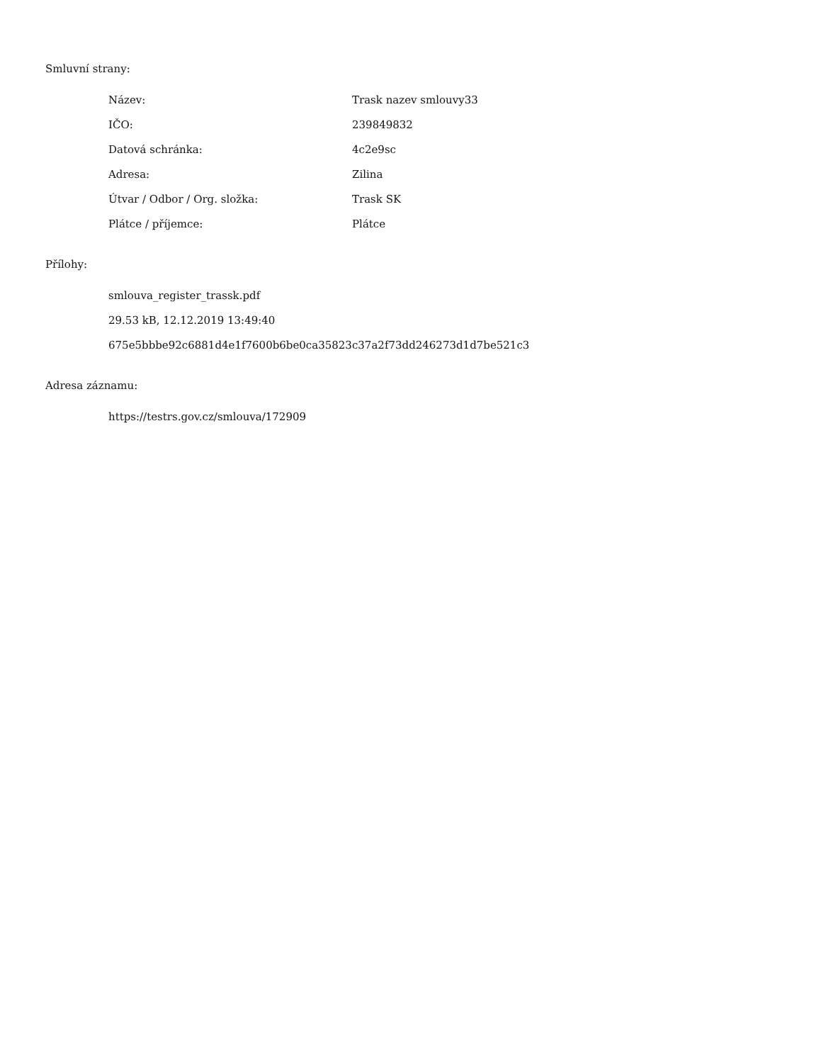Smluvní strany:
| Název: | Trask nazev smlouvy33 |
| IČO: | 239849832 |
| Datová schránka: | 4c2e9sc |
| Adresa: | Zilina |
| Útvar / Odbor / Org. složka: | Trask SK |
| Plátce / příjemce: | Plátce |
Přílohy:
smlouva_register_trassk.pdf
29.53 kB, 12.12.2019 13:49:40
675e5bbbe92c6881d4e1f7600b6be0ca35823c37a2f73dd246273d1d7be521c3
Adresa záznamu:
https://testrs.gov.cz/smlouva/172909